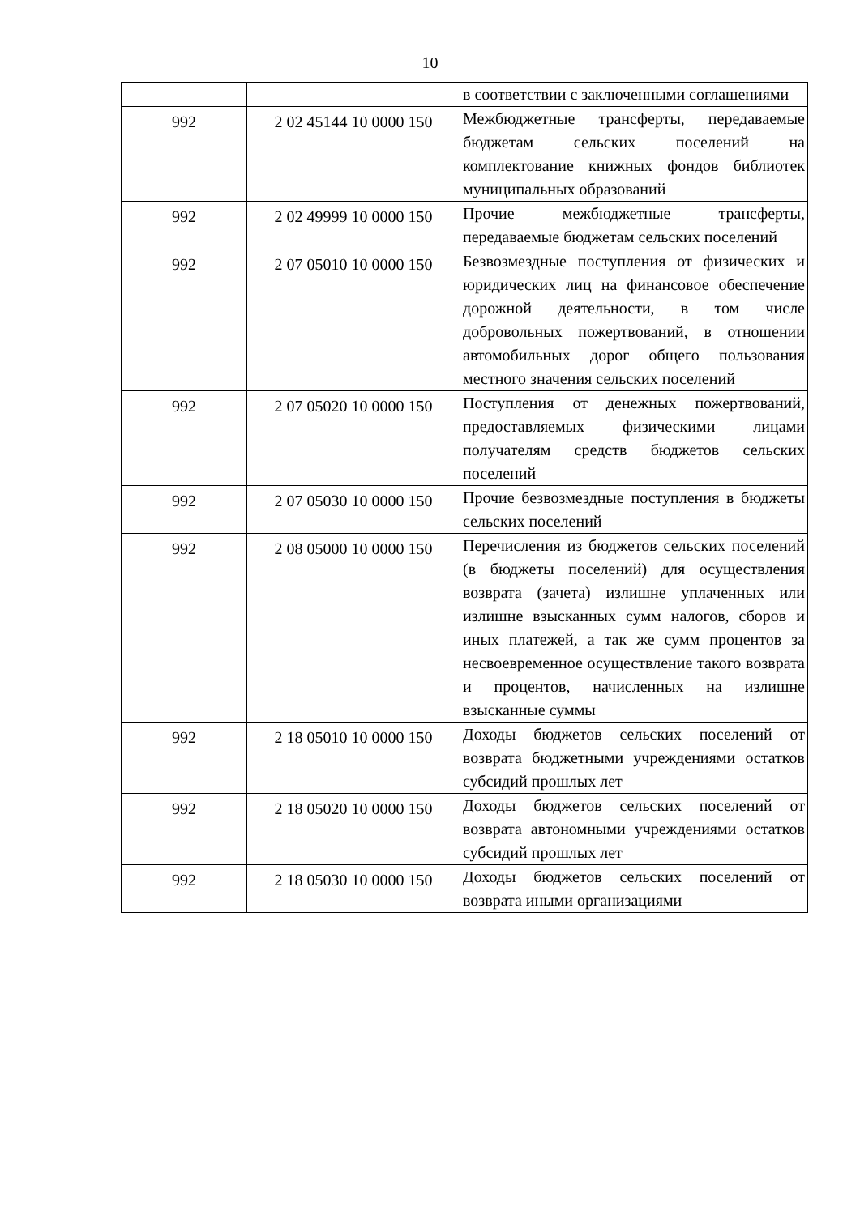10
| | | в соответствии с заключенными соглашениями |
| 992 | 2 02 45144 10 0000 150 | Межбюджетные трансферты, передаваемые бюджетам сельских поселений на комплектование книжных фондов библиотек муниципальных образований |
| 992 | 2 02 49999 10 0000 150 | Прочие межбюджетные трансферты, передаваемые бюджетам сельских поселений |
| 992 | 2 07 05010 10 0000 150 | Безвозмездные поступления от физических и юридических лиц на финансовое обеспечение дорожной деятельности, в том числе добровольных пожертвований, в отношении автомобильных дорог общего пользования местного значения сельских поселений |
| 992 | 2 07 05020 10 0000 150 | Поступления от денежных пожертвований, предоставляемых физическими лицами получателям средств бюджетов сельских поселений |
| 992 | 2 07 05030 10 0000 150 | Прочие безвозмездные поступления в бюджеты сельских поселений |
| 992 | 2 08 05000 10 0000 150 | Перечисления из бюджетов сельских поселений (в бюджеты поселений) для осуществления возврата (зачета) излишне уплаченных или излишне взысканных сумм налогов, сборов и иных платежей, а так же сумм процентов за несвоевременное осуществление такого возврата и процентов, начисленных на излишне взысканные суммы |
| 992 | 2 18 05010 10 0000 150 | Доходы бюджетов сельских поселений от возврата бюджетными учреждениями остатков субсидий прошлых лет |
| 992 | 2 18 05020 10 0000 150 | Доходы бюджетов сельских поселений от возврата автономными учреждениями остатков субсидий прошлых лет |
| 992 | 2 18 05030 10 0000 150 | Доходы бюджетов сельских поселений от возврата иными организациями |